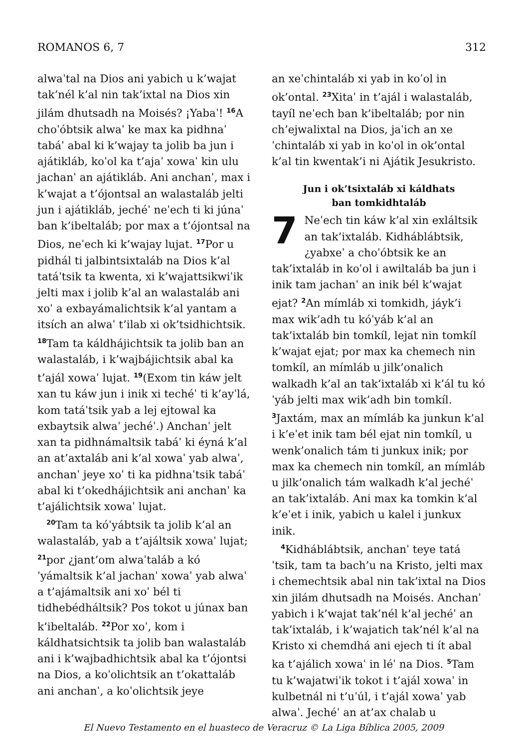ROMANOS 6, 7 312
alwaˈtal na Dios ani yabich u k’wajat tak’nél k’al nin tak’ixtal na Dios xin jilám dhutsadh na Moisés? ¡Yabaˈ! <sup>16</sup>A choˈóbtsik alwaˈ ke max ka pidhnaˈ tabáˈ abal ki k’wajay ta jolib ba jun i ajátikláb, koˈol ka t’ajaˈ xowaˈ kin ulu jachanˈ an ajátikláb. Ani anchanˈ, max i k’wajat a t’ójontsal an walastaláb jelti jun i ajátikláb, jechéˈ neˈech ti ki júnaˈ ban k’ibeltaláb; por max a t’ójontsal na Dios, neˈech ki k’wajay lujat. <sup>17</sup>Por u pidhál ti jalbintsixtaláb na Dios k’al tatáˈtsik ta kwenta, xi k’wajattsikwiˈik jelti max i jolib k’al an walastaláb ani xoˈ a exbayámalichtsik k’al yantam a itsích an alwaˈ t’ilab xi ok’tsidhichtsik. <sup>18</sup>Tam ta káldhájichtsik ta jolib ban an walastaláb, i k’wajbájichtsik abal ka t’ajál xowaˈ lujat. <sup>19</sup>(Exom tin káw jelt xan tu káw jun i inik xi techéˈ ti k’ayˈlá, kom tatáˈtsik yab a lej ejtowal ka exbaytsik alwaˈ jechéˈ.) Anchanˈ jelt xan ta pidhnámaltsik tabáˈ ki éyná k’al an at’axtaláb ani k’al xowaˈ yab alwaˈ, anchanˈ jeye xoˈ ti ka pidhnaˈtsik tabáˈ abal ki t’okedhájichtsik ani anchanˈ ka t’ajálichtsik xowaˈ lujat.
<sup>20</sup> Tam ta kóˈyábtsik ta jolib k’al an walastaláb, yab a t’ajáltsik xowaˈ lujat; <sup>21</sup>por ¿jant’om alwaˈtaláb a kóˈyámaltsik k’al jachanˈ xowaˈ yab alwaˈ a t’ajámaltsik ani xoˈ bél ti tidhebédháltsik? Pos tokot u júnax ban k’ibeltaláb. <sup>22</sup>Por xoˈ, kom i káldhatsichtsik ta jolib ban walastaláb ani i k’wajbadhichtsik abal ka t’ójontsi na Dios, a koˈolichtsik an t’okattaláb ani anchanˈ, a koˈolichtsik jeye
an xeˈchintaláb xi yab in koˈol in ok’ontal. <sup>23</sup>Xitaˈ in t’ajál i walastaláb, tayíl neˈech ban k’ibeltaláb; por nin ch’ejwalixtal na Dios, jaˈich an xeˈchintaláb xi yab in koˈol in ok’ontal k’al tin kwentak’i ni Ajátik Jesukristo.
Jun i ok’tsixtaláb xi káldhats
ban tomkidhtaláb
7 Neˈech tin káw k’al xin exláltsik an tak’ixtaláb. Kidhábláb­tsik, ¿yabxeˈ a choˈóbtsik ke an tak’ixtaláb in koˈol i awiltaláb ba jun i inik tam jachanˈ an inik bél k’wajat ejat? <sup>2</sup>An mímláb xi tomkidh, jáyk’i max wik’adh tu kóˈyáb k’al an tak’ixtaláb bin tomkíl, lejat nin tomkíl k’wajat ejat; por max ka chemech nin tomkíl, an mímláb u jilk’onalich walkadh k’al an tak’ixtaláb xi k’ál tu kóˈyáb jelti max wik’adh bin tomkíl. <sup>3</sup>Jaxtám, max an mímláb ka junkun k’al i k’eˈet inik tam bél ejat nin tomkíl, u wenk’onalich tám ti junkux inik; por max ka chemech nin tomkíl, an mímláb u jilk’onalich tám walkadh k’al jechéˈ an tak’ixtaláb. Ani max ka tomkin k’al k’eˈet i inik, yabich u kalel i junkux inik.
<sup>4</sup> Kidhábláb­tsik, anchanˈ teye tatáˈtsik, tam ta bach’u na Kristo, jelti max i chemechtsik abal nin tak’ixtal na Dios xin jilám dhutsadh na Moisés. Anchanˈ yabich i k’wajat tak’nél k’al jechéˈ an tak’ixtaláb, i k’wajatich tak’nél k’al na Kristo xi chemdhá ani ejech ti ít abal ka t’ajálich xowaˈ in léˈ na Dios. <sup>5</sup>Tam tu k’wajatwiˈik tokot i t’ajál xowaˈ in kulbetnál ni t’uˈúl, i t’ajál xowaˈ yab alwaˈ. Jechéˈ an at’ax chalab u
El Nuevo Testamento en el huasteco de Veracruz © La Liga Bíblica 2005, 2009